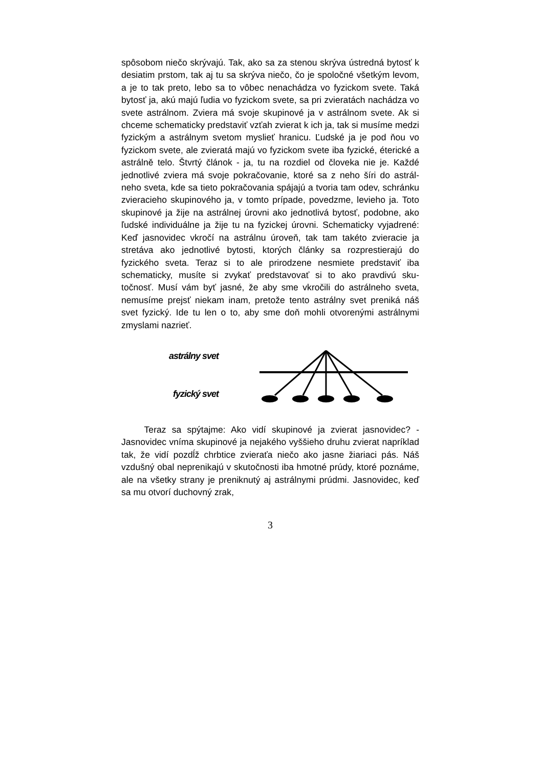spôsobom niečo skrývajú. Tak, ako sa za stenou skrýva ústredná bytosť k desiatim prstom, tak aj tu sa skrýva niečo, čo je spoločné všetkým levom, a je to tak preto, lebo sa to vôbec nenachádza vo fyzickom svete. Taká bytosť ja, akú majú ľudia vo fyzickom svete, sa pri zvieratách nachádza vo svete astrálnom. Zviera má svoje skupinové ja v astrálnom svete. Ak si chceme schematicky predstaviť vzťah zvierat k ich ja, tak si musíme medzi fyzickým a astrálnym svetom myslieť hranicu. Ľudské ja je pod ňou vo fyzickom svete, ale zvieratá majú vo fyzickom svete iba fyzické, éterické a astrálně telo. Štvrtý článok - ja, tu na rozdiel od človeka nie je. Každé jednotlivé zviera má svoje pokračovanie, ktoré sa z neho šíri do astrál- neho sveta, kde sa tieto pokračovania spájajú a tvoria tam odev, schránku zvieracieho skupinového ja, v tomto prípade, povedzme, levieho ja. Toto skupinové ja žije na astrálnej úrovni ako jednotlivá bytosť, podobne, ako ľudské individuálne ja žije tu na fyzickej úrovni. Schematicky vyjadrené: Keď jasnovidec vkročí na astrálnu úroveň, tak tam takéto zvieracie ja stretáva ako jednotlivé bytosti, ktorých články sa rozprestierajú do fyzického sveta. Teraz si to ale prirodzene nesmiete predstaviť iba schematicky, musíte si zvykať predstavovať si to ako pravdivú sku-točnosť. Musí vám byť jasné, že aby sme vkročili do astrálneho sveta, nemusíme prejsť niekam inam, pretože tento astrálny svet preniká náš svet fyzický. Ide tu len o to, aby sme doň mohli otvorenými astrálnymi zmyslami nazrieť.
astrálny svet
fyzický svet
Teraz sa spýtajme: Ako vidí skupinové ja zvierat jasnovidec? - Jasnovidec vníma skupinové ja nejakého vyššieho druhu zvierat napríklad tak, že vidí pozdĺž chrbtice zvieraťa niečo ako jasne žiariaci pás. Náš vzdušný obal neprenikajú v skutočnosti iba hmotné prúdy, ktoré poznáme, ale na všetky strany je preniknutý aj astrálnymi prúdmi. Jasnovidec, keď sa mu otvorí duchovný zrak,
3